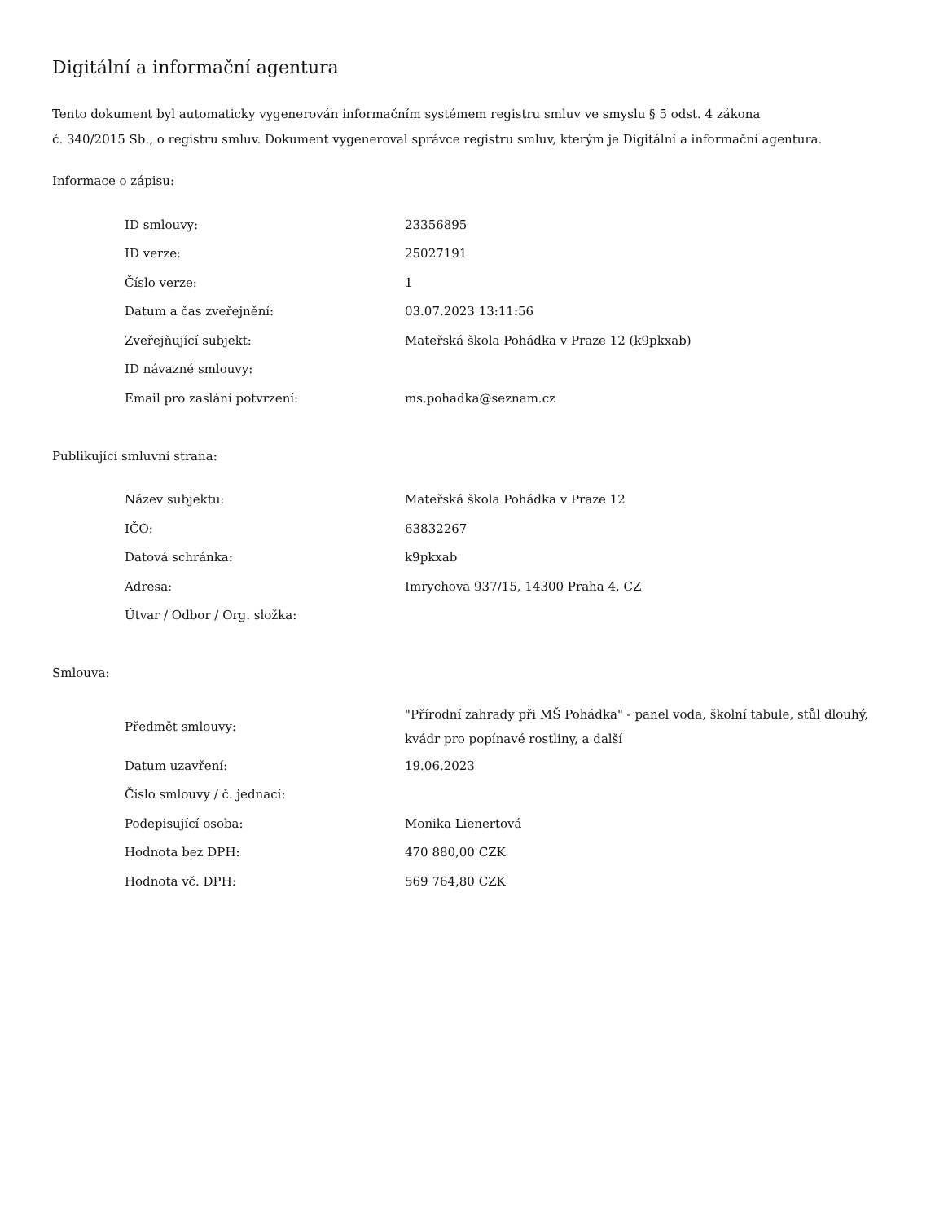Digitální a informační agentura
Tento dokument byl automaticky vygenerován informačním systémem registru smluv ve smyslu § 5 odst. 4 zákona
č. 340/2015 Sb., o registru smluv. Dokument vygeneroval správce registru smluv, kterým je Digitální a informační agentura.
Informace o zápisu:
| ID smlouvy: | 23356895 |
| ID verze: | 25027191 |
| Číslo verze: | 1 |
| Datum a čas zveřejnění: | 03.07.2023 13:11:56 |
| Zveřejňující subjekt: | Mateřská škola Pohádka v Praze 12 (k9pkxab) |
| ID návazné smlouvy: | |
| Email pro zaslání potvrzení: | ms.pohadka@seznam.cz |
Publikující smluvní strana:
| Název subjektu: | Mateřská škola Pohádka v Praze 12 |
| IČO: | 63832267 |
| Datová schránka: | k9pkxab |
| Adresa: | Imrychova 937/15, 14300 Praha 4, CZ |
| Útvar / Odbor / Org. složka: | |
Smlouva:
| Předmět smlouvy: | "Přírodní zahrady při MŠ Pohádka" - panel voda, školní tabule, stůl dlouhý, kvádr pro popínavé rostliny, a další |
| Datum uzavření: | 19.06.2023 |
| Číslo smlouvy / č. jednací: | |
| Podepisující osoba: | Monika Lienertová |
| Hodnota bez DPH: | 470 880,00 CZK |
| Hodnota vč. DPH: | 569 764,80 CZK |